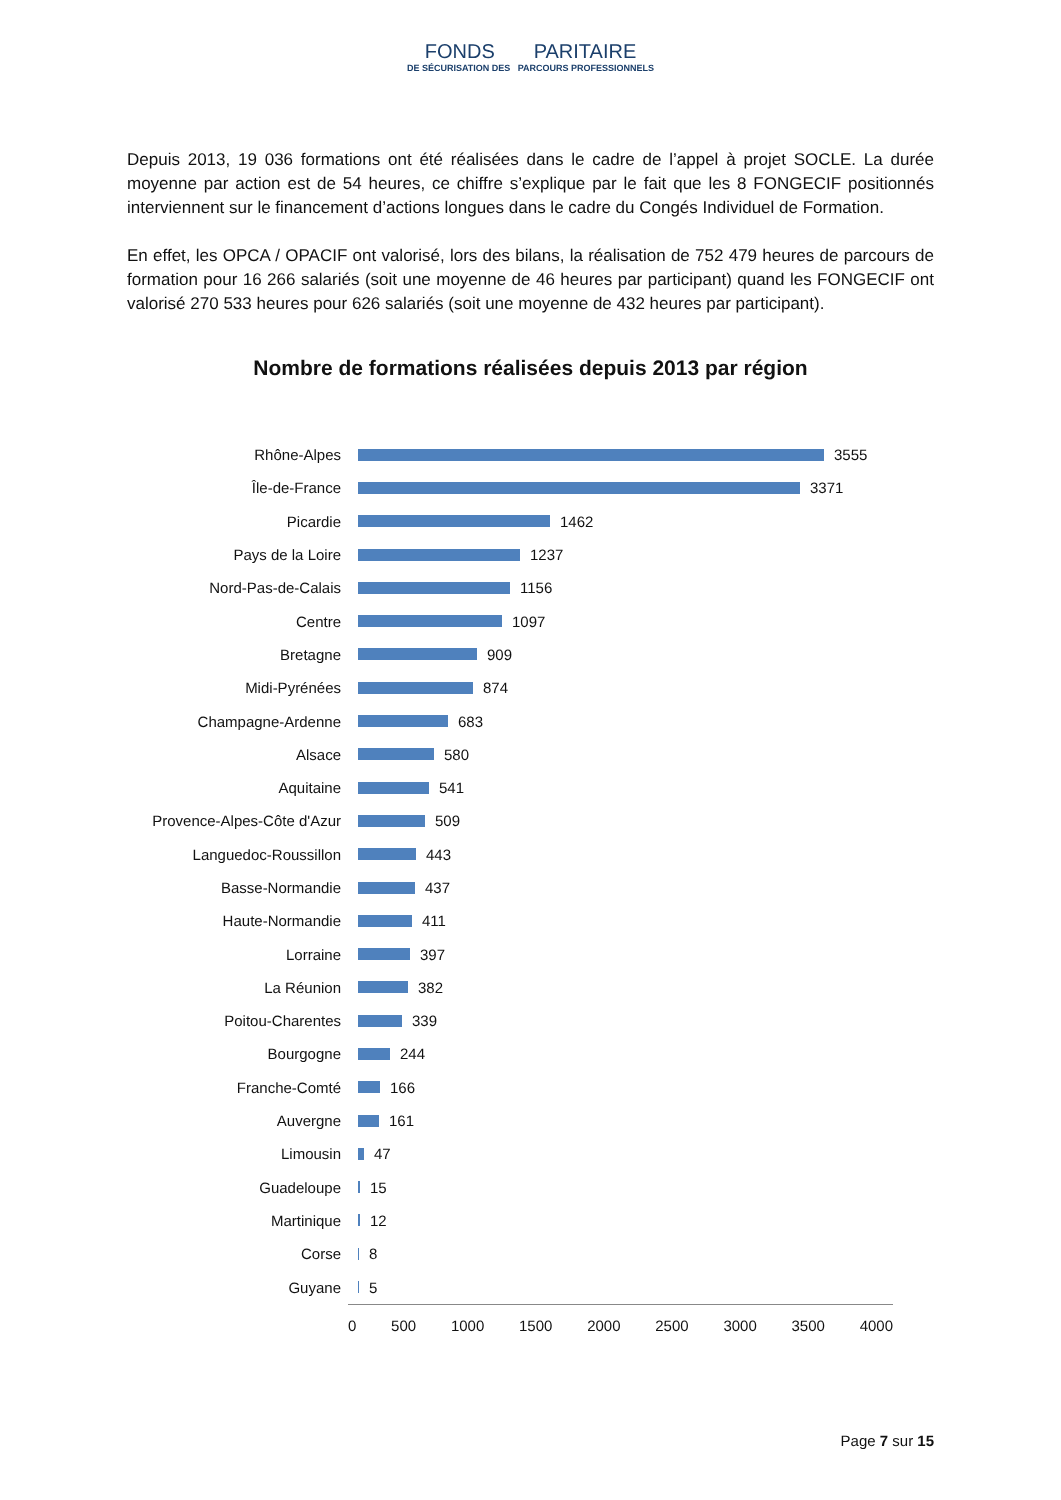FONDS PARITAIRE
DE SÉCURISATION DES PARCOURS PROFESSIONNELS
Depuis 2013, 19 036 formations ont été réalisées dans le cadre de l’appel à projet SOCLE. La durée moyenne par action est de 54 heures, ce chiffre s’explique par le fait que les 8 FONGECIF positionnés interviennent sur le financement d’actions longues dans le cadre du Congés Individuel de Formation.
En effet, les OPCA / OPACIF ont valorisé, lors des bilans, la réalisation de 752 479 heures de parcours de formation pour 16 266 salariés (soit une moyenne de 46 heures par participant) quand les FONGECIF ont valorisé 270 533 heures pour 626 salariés (soit une moyenne de 432 heures par participant).
Nombre de formations réalisées depuis 2013 par région
Rhône-Alpes 3555
Île-de-France 3371
Picardie 1462
Pays de la Loire 1237
Nord-Pas-de-Calais 1156
Centre 1097
Bretagne 909
Midi-Pyrénées 874
Champagne-Ardenne 683
Alsace 580
Aquitaine 541
Provence-Alpes-Côte d'Azur 509
Languedoc-Roussillon 443
Basse-Normandie 437
Haute-Normandie 411
Lorraine 397
La Réunion 382
Poitou-Charentes 339
Bourgogne 244
Franche-Comté 166
Auvergne 161
Limousin 47
Guadeloupe 15
Martinique 12
Corse 8
Guyane 5
0 500 1000 1500 2000 2500 3000 3500 4000
Page 7 sur 15